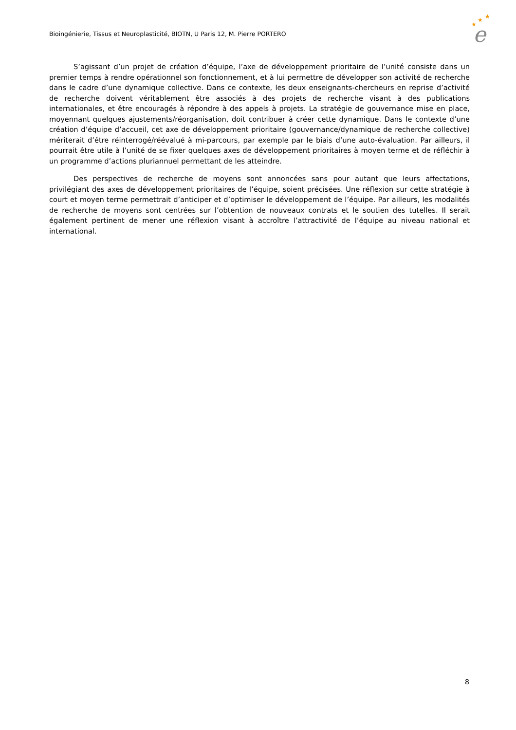Bioingénierie, Tissus et Neuroplasticité, BIOTN, U Paris 12, M. Pierre PORTERO
★
★
★
e
S’agissant d’un projet de création d’équipe, l’axe de développement prioritaire de l’unité consiste dans un premier temps à rendre opérationnel son fonctionnement, et à lui permettre de développer son activité de recherche dans le cadre d’une dynamique collective. Dans ce contexte, les deux enseignants-chercheurs en reprise d’activité de recherche doivent véritablement être associés à des projets de recherche visant à des publications internationales, et être encouragés à répondre à des appels à projets. La stratégie de gouvernance mise en place, moyennant quelques ajustements/réorganisation, doit contribuer à créer cette dynamique. Dans le contexte d’une création d’équipe d’accueil, cet axe de développement prioritaire (gouvernance/dynamique de recherche collective) mériterait d’être réinterrogé/réévalué à mi-parcours, par exemple par le biais d’une auto-évaluation. Par ailleurs, il pourrait être utile à l’unité de se fixer quelques axes de développement prioritaires à moyen terme et de réfléchir à un programme d’actions pluriannuel permettant de les atteindre.
Des perspectives de recherche de moyens sont annoncées sans pour autant que leurs affectations, privilégiant des axes de développement prioritaires de l’équipe, soient précisées. Une réflexion sur cette stratégie à court et moyen terme permettrait d’anticiper et d’optimiser le développement de l’équipe. Par ailleurs, les modalités de recherche de moyens sont centrées sur l’obtention de nouveaux contrats et le soutien des tutelles. Il serait également pertinent de mener une réflexion visant à accroître l’attractivité de l’équipe au niveau national et international.
8